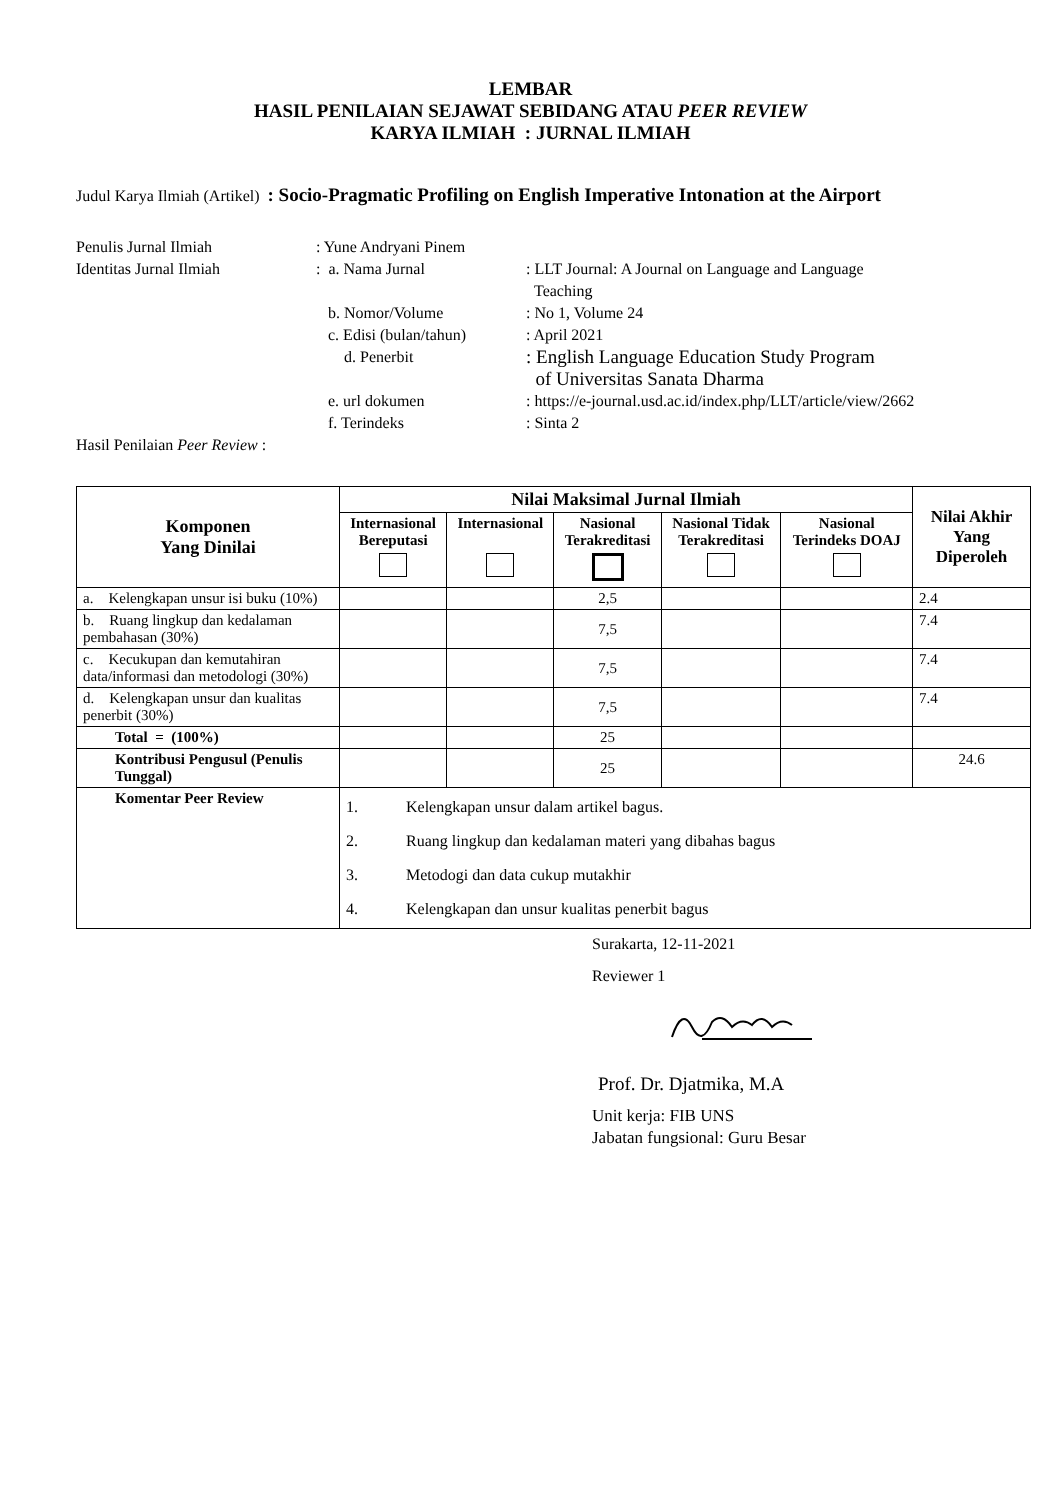LEMBAR
HASIL PENILAIAN SEJAWAT SEBIDANG ATAU PEER REVIEW
KARYA ILMIAH : JURNAL ILMIAH
Judul Karya Ilmiah (Artikel) : Socio-Pragmatic Profiling on English Imperative Intonation at the Airport
| Penulis Jurnal Ilmiah | : Yune Andryani Pinem | |
| Identitas Jurnal Ilmiah | : a. Nama Jurnal | : LLT Journal: A Journal on Language and Language Teaching |
| | b. Nomor/Volume | : No 1, Volume 24 |
| | c. Edisi (bulan/tahun) | : April 2021 |
| | d. Penerbit | : English Language Education Study Program of Universitas Sanata Dharma |
| | e. url dokumen | : https://e-journal.usd.ac.id/index.php/LLT/article/view/2662 |
| | f. Terindeks | : Sinta 2 |
| Hasil Penilaian Peer Review : | | |
| Komponen Yang Dinilai | Nilai Maksimal Jurnal Ilmiah | | | | | Nilai Akhir Yang Diperoleh |
| --- | --- | --- | --- | --- | --- | --- |
| | Internasional Bereputasi | Internasional | Nasional Terakreditasi | Nasional Tidak Terakreditasi | Nasional Terindeks DOAJ | |
| a. Kelengkapan unsur isi buku (10%) | | | 2,5 | | | 2.4 |
| b. Ruang lingkup dan kedalaman pembahasan (30%) | | | 7,5 | | | 7.4 |
| c. Kecukupan dan kemutahiran data/informasi dan metodologi (30%) | | | 7,5 | | | 7.4 |
| d. Kelengkapan unsur dan kualitas penerbit (30%) | | | 7,5 | | | 7.4 |
| Total = (100%) | | | 25 | | | |
| Kontribusi Pengusul (Penulis Tunggal) | | | 25 | | | 24.6 |
| Komentar Peer Review | 1. Kelengkapan unsur dalam artikel bagus. 2. Ruang lingkup dan kedalaman materi yang dibahas bagus 3. Metodogi dan data cukup mutakhir 4. Kelengkapan dan unsur kualitas penerbit bagus | | | | | |
Surakarta, 12-11-2021
Reviewer 1
Prof. Dr. Djatmika, M.A
Unit kerja: FIB UNS
Jabatan fungsional: Guru Besar